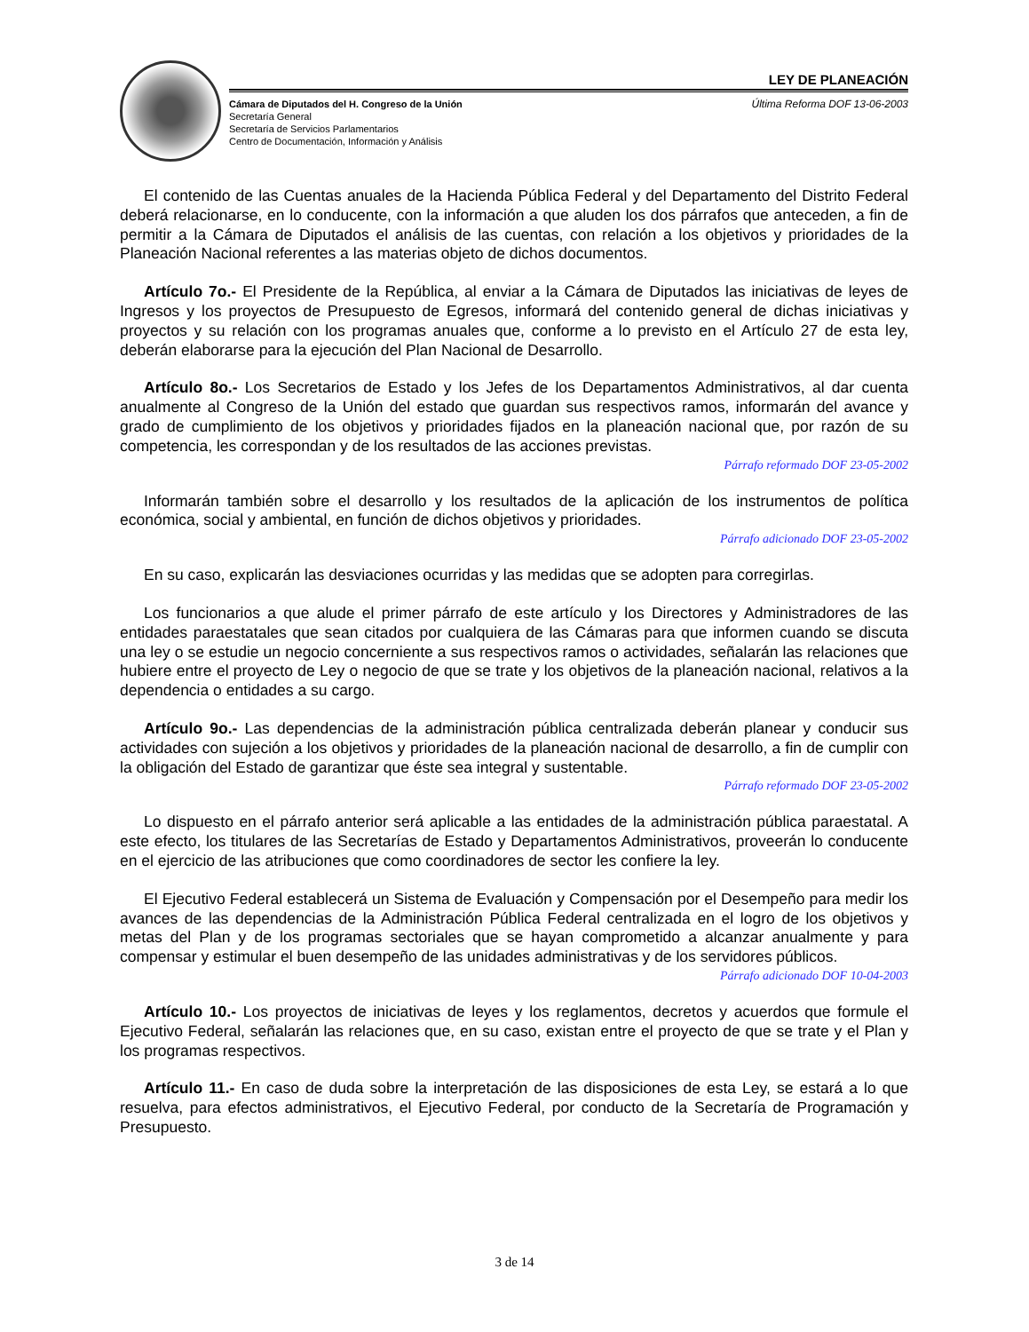LEY DE PLANEACIÓN
Cámara de Diputados del H. Congreso de la Unión
Secretaría General
Secretaría de Servicios Parlamentarios
Centro de Documentación, Información y Análisis
Última Reforma DOF 13-06-2003
El contenido de las Cuentas anuales de la Hacienda Pública Federal y del Departamento del Distrito Federal deberá relacionarse, en lo conducente, con la información a que aluden los dos párrafos que anteceden, a fin de permitir a la Cámara de Diputados el análisis de las cuentas, con relación a los objetivos y prioridades de la Planeación Nacional referentes a las materias objeto de dichos documentos.
Artículo 7o.- El Presidente de la República, al enviar a la Cámara de Diputados las iniciativas de leyes de Ingresos y los proyectos de Presupuesto de Egresos, informará del contenido general de dichas iniciativas y proyectos y su relación con los programas anuales que, conforme a lo previsto en el Artículo 27 de esta ley, deberán elaborarse para la ejecución del Plan Nacional de Desarrollo.
Artículo 8o.- Los Secretarios de Estado y los Jefes de los Departamentos Administrativos, al dar cuenta anualmente al Congreso de la Unión del estado que guardan sus respectivos ramos, informarán del avance y grado de cumplimiento de los objetivos y prioridades fijados en la planeación nacional que, por razón de su competencia, les correspondan y de los resultados de las acciones previstas.
Párrafo reformado DOF 23-05-2002
Informarán también sobre el desarrollo y los resultados de la aplicación de los instrumentos de política económica, social y ambiental, en función de dichos objetivos y prioridades.
Párrafo adicionado DOF 23-05-2002
En su caso, explicarán las desviaciones ocurridas y las medidas que se adopten para corregirlas.
Los funcionarios a que alude el primer párrafo de este artículo y los Directores y Administradores de las entidades paraestatales que sean citados por cualquiera de las Cámaras para que informen cuando se discuta una ley o se estudie un negocio concerniente a sus respectivos ramos o actividades, señalarán las relaciones que hubiere entre el proyecto de Ley o negocio de que se trate y los objetivos de la planeación nacional, relativos a la dependencia o entidades a su cargo.
Artículo 9o.- Las dependencias de la administración pública centralizada deberán planear y conducir sus actividades con sujeción a los objetivos y prioridades de la planeación nacional de desarrollo, a fin de cumplir con la obligación del Estado de garantizar que éste sea integral y sustentable.
Párrafo reformado DOF 23-05-2002
Lo dispuesto en el párrafo anterior será aplicable a las entidades de la administración pública paraestatal. A este efecto, los titulares de las Secretarías de Estado y Departamentos Administrativos, proveerán lo conducente en el ejercicio de las atribuciones que como coordinadores de sector les confiere la ley.
El Ejecutivo Federal establecerá un Sistema de Evaluación y Compensación por el Desempeño para medir los avances de las dependencias de la Administración Pública Federal centralizada en el logro de los objetivos y metas del Plan y de los programas sectoriales que se hayan comprometido a alcanzar anualmente y para compensar y estimular el buen desempeño de las unidades administrativas y de los servidores públicos.
Párrafo adicionado DOF 10-04-2003
Artículo 10.- Los proyectos de iniciativas de leyes y los reglamentos, decretos y acuerdos que formule el Ejecutivo Federal, señalarán las relaciones que, en su caso, existan entre el proyecto de que se trate y el Plan y los programas respectivos.
Artículo 11.- En caso de duda sobre la interpretación de las disposiciones de esta Ley, se estará a lo que resuelva, para efectos administrativos, el Ejecutivo Federal, por conducto de la Secretaría de Programación y Presupuesto.
3 de 14